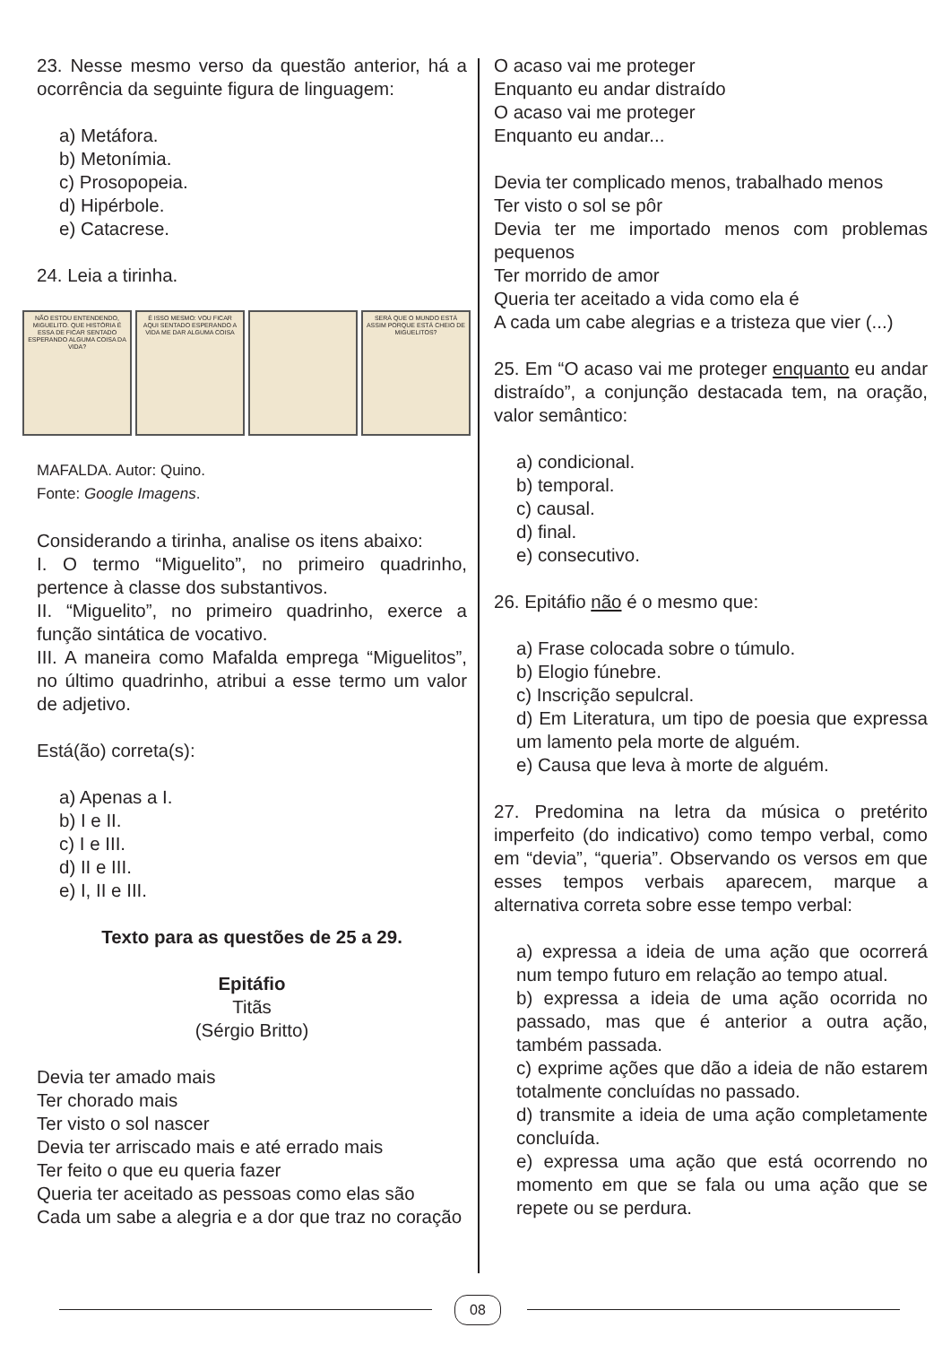23. Nesse mesmo verso da questão anterior, há a ocorrência da seguinte figura de linguagem:
a) Metáfora.
b) Metonímia.
c) Prosopopeia.
d) Hipérbole.
e) Catacrese.
24. Leia a tirinha.
NÃO ESTOU ENTENDENDO, MIGUELITO. QUE HISTÓRIA É ESSA DE FICAR SENTADO ESPERANDO ALGUMA COISA DA VIDA?
É ISSO MESMO: VOU FICAR AQUI SENTADO ESPERANDO A VIDA ME DAR ALGUMA COISA
SERÁ QUE O MUNDO ESTÁ ASSIM PORQUE ESTÁ CHEIO DE MIGUELITOS?
MAFALDA. Autor: Quino.
Fonte: Google Imagens.
Considerando a tirinha, analise os itens abaixo:
I. O termo “Miguelito”, no primeiro quadrinho, pertence à classe dos substantivos.
II. “Miguelito”, no primeiro quadrinho, exerce a função sintática de vocativo.
III. A maneira como Mafalda emprega “Miguelitos”, no último quadrinho, atribui a esse termo um valor de adjetivo.
Está(ão) correta(s):
a) Apenas a I.
b) I e II.
c) I e III.
d) II e III.
e) I, II e III.
Texto para as questões de 25 a 29.
Epitáfio
Titãs
(Sérgio Britto)
Devia ter amado mais
Ter chorado mais
Ter visto o sol nascer
Devia ter arriscado mais e até errado mais
Ter feito o que eu queria fazer
Queria ter aceitado as pessoas como elas são
Cada um sabe a alegria e a dor que traz no coração
O acaso vai me proteger
Enquanto eu andar distraído
O acaso vai me proteger
Enquanto eu andar...
Devia ter complicado menos, trabalhado menos
Ter visto o sol se pôr
Devia ter me importado menos com problemas pequenos
Ter morrido de amor
Queria ter aceitado a vida como ela é
A cada um cabe alegrias e a tristeza que vier (...)
25. Em “O acaso vai me proteger enquanto eu andar distraído”, a conjunção destacada tem, na oração, valor semântico:
a) condicional.
b) temporal.
c) causal.
d) final.
e) consecutivo.
26. Epitáfio não é o mesmo que:
a) Frase colocada sobre o túmulo.
b) Elogio fúnebre.
c) Inscrição sepulcral.
d) Em Literatura, um tipo de poesia que expressa um lamento pela morte de alguém.
e) Causa que leva à morte de alguém.
27. Predomina na letra da música o pretérito imperfeito (do indicativo) como tempo verbal, como em “devia”, “queria”. Observando os versos em que esses tempos verbais aparecem, marque a alternativa correta sobre esse tempo verbal:
a) expressa a ideia de uma ação que ocorrerá num tempo futuro em relação ao tempo atual.
b) expressa a ideia de uma ação ocorrida no passado, mas que é anterior a outra ação, também passada.
c) exprime ações que dão a ideia de não estarem totalmente concluídas no passado.
d) transmite a ideia de uma ação completamente concluída.
e) expressa uma ação que está ocorrendo no momento em que se fala ou uma ação que se repete ou se perdura.
08